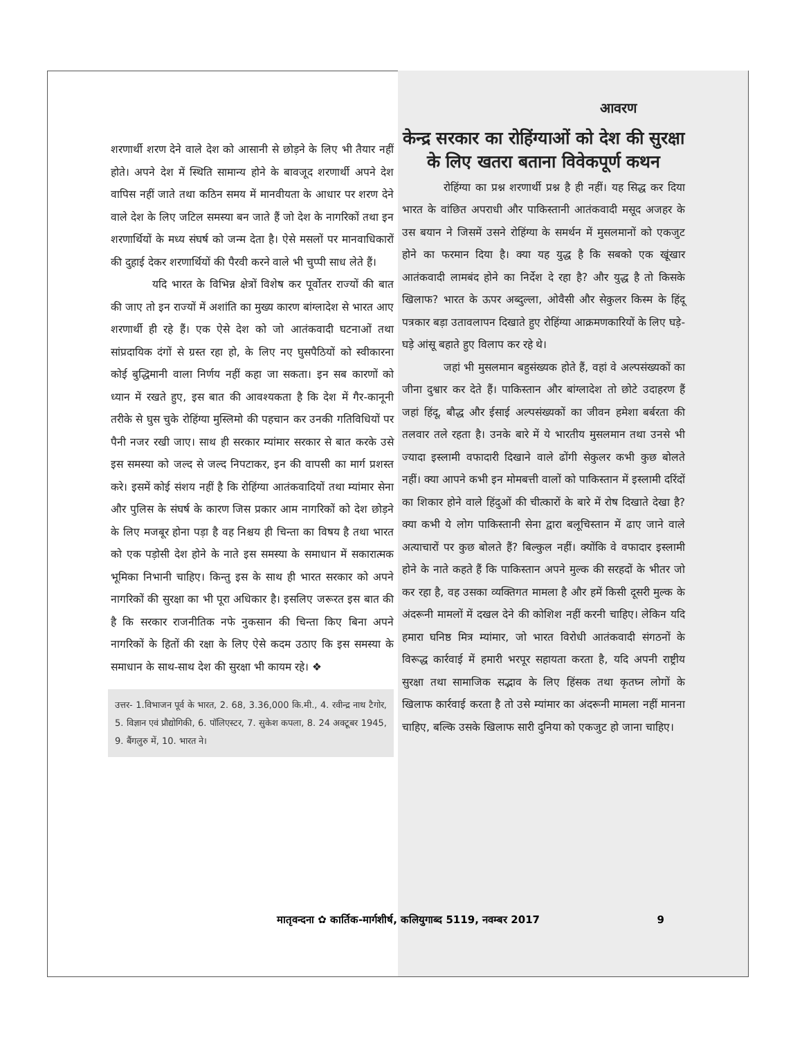शरणार्थी शरण देने वाले देश को आसानी से छोड़ने के लिए भी तैयार नहीं होते। अपने देश में स्थिति सामान्य होने के बावजूद शरणार्थी अपने देश वापिस नहीं जाते तथा कठिन समय में मानवीयता के आधार पर शरण देने वाले देश के लिए जटिल समस्या बन जाते हैं जो देश के नागरिकों तथा इन शरणार्थियों के मध्य संघर्ष को जन्म देता है। ऐसे मसलों पर मानवाधिकारों की दुहाई देकर शरणार्थियों की पैरवी करने वाले भी चुप्पी साध लेते हैं।
यदि भारत के विभिन्न क्षेत्रों विशेष कर पूर्वोतर राज्यों की बात की जाए तो इन राज्यों में अशांति का मुख्य कारण बांग्लादेश से भारत आए शरणार्थी ही रहे हैं। एक ऐसे देश को जो आतंकवादी घटनाओं तथा सांप्रदायिक दंगों से ग्रस्त रहा हो, के लिए नए घुसपैठियों को स्वीकारना कोई बुद्धिमानी वाला निर्णय नहीं कहा जा सकता। इन सब कारणों को ध्यान में रखते हुए, इस बात की आवश्यकता है कि देश में गैर-कानूनी तरीके से घुस चुके रोहिंग्या मुस्लिमो की पहचान कर उनकी गतिविधियों पर पैनी नजर रखी जाए। साथ ही सरकार म्यांमार सरकार से बात करके उसे इस समस्या को जल्द से जल्द निपटाकर, इन की वापसी का मार्ग प्रशस्त करे। इसमें कोई संशय नहीं है कि रोहिंग्या आतंकवादियों तथा म्यांमार सेना और पुलिस के संघर्ष के कारण जिस प्रकार आम नागरिकों को देश छोड़ने के लिए मजबूर होना पड़ा है वह निश्चय ही चिन्ता का विषय है तथा भारत को एक पड़ोसी देश होने के नाते इस समस्या के समाधान में सकारात्मक भूमिका निभानी चाहिए। किन्तु इस के साथ ही भारत सरकार को अपने नागरिकों की सुरक्षा का भी पूरा अधिकार है। इसलिए जरूरत इस बात की है कि सरकार राजनीतिक नफे नुकसान की चिन्ता किए बिना अपने नागरिकों के हितों की रक्षा के लिए ऐसे कदम उठाए कि इस समस्या के समाधान के साथ-साथ देश की सुरक्षा भी कायम रहे। ❖
उत्तर- 1.विभाजन पूर्व के भारत, 2. 68, 3.36,000 कि.मी., 4. रवीन्द्र नाथ टैगोर, 5. विज्ञान एवं प्रौद्योगिकी, 6. पॉलिएस्टर, 7. सुकेश कपला, 8. 24 अक्टूबर 1945, 9. बैंगलुरु में, 10. भारत ने।
आवरण
केन्द्र सरकार का रोहिंग्याओं को देश की सुरक्षा के लिए खतरा बताना विवेकपूर्ण कथन
रोहिंग्या का प्रश्न शरणार्थी प्रश्न है ही नहीं। यह सिद्ध कर दिया भारत के वांछित अपराधी और पाकिस्तानी आतंकवादी मसूद अजहर के उस बयान ने जिसमें उसने रोहिंग्या के समर्थन में मुसलमानों को एकजुट होने का फरमान दिया है। क्या यह युद्ध है कि सबको एक खूंखार आतंकवादी लामबंद होने का निर्देश दे रहा है? और युद्ध है तो किसके खिलाफ? भारत के ऊपर अब्दुल्ला, ओवैसी और सेकुलर किस्म के हिंदू पत्रकार बड़ा उतावलापन दिखाते हुए रोहिंग्या आक्रमणकारियों के लिए घड़े-घड़े आंसू बहाते हुए विलाप कर रहे थे।
जहां भी मुसलमान बहुसंख्यक होते हैं, वहां वे अल्पसंख्यकों का जीना दुश्वार कर देते हैं। पाकिस्तान और बांग्लादेश तो छोटे उदाहरण हैं जहां हिंदू, बौद्ध और ईसाई अल्पसंख्यकों का जीवन हमेशा बर्बरता की तलवार तले रहता है। उनके बारे में ये भारतीय मुसलमान तथा उनसे भी ज्यादा इस्लामी वफादारी दिखाने वाले ढोंगी सेकुलर कभी कुछ बोलते नहीं। क्या आपने कभी इन मोमबत्ती वालों को पाकिस्तान में इस्लामी दरिंदों का शिकार होने वाले हिंदुओं की चीत्कारों के बारे में रोष दिखाते देखा है? क्या कभी ये लोग पाकिस्तानी सेना द्वारा बलूचिस्तान में ढाए जाने वाले अत्याचारों पर कुछ बोलते हैं? बिल्कुल नहीं। क्योंकि वे वफादार इस्लामी होने के नाते कहते हैं कि पाकिस्तान अपने मुल्क की सरहदों के भीतर जो कर रहा है, वह उसका व्यक्तिगत मामला है और हमें किसी दूसरी मुल्क के अंदरूनी मामलों में दखल देने की कोशिश नहीं करनी चाहिए। लेकिन यदि हमारा घनिष्ठ मित्र म्यांमार, जो भारत विरोधी आतंकवादी संगठनों के विरूद्ध कार्रवाई में हमारी भरपूर सहायता करता है, यदि अपनी राष्ट्रीय सुरक्षा तथा सामाजिक सद्भाव के लिए हिंसक तथा कृतघ्न लोगों के खिलाफ कार्रवाई करता है तो उसे म्यांमार का अंदरूनी मामला नहीं मानना चाहिए, बल्कि उसके खिलाफ सारी दुनिया को एकजुट हो जाना चाहिए।
मातृवन्दना ✿ कार्तिक-मार्गशीर्ष, कलियुगाब्द 5119, नवम्बर 2017 9